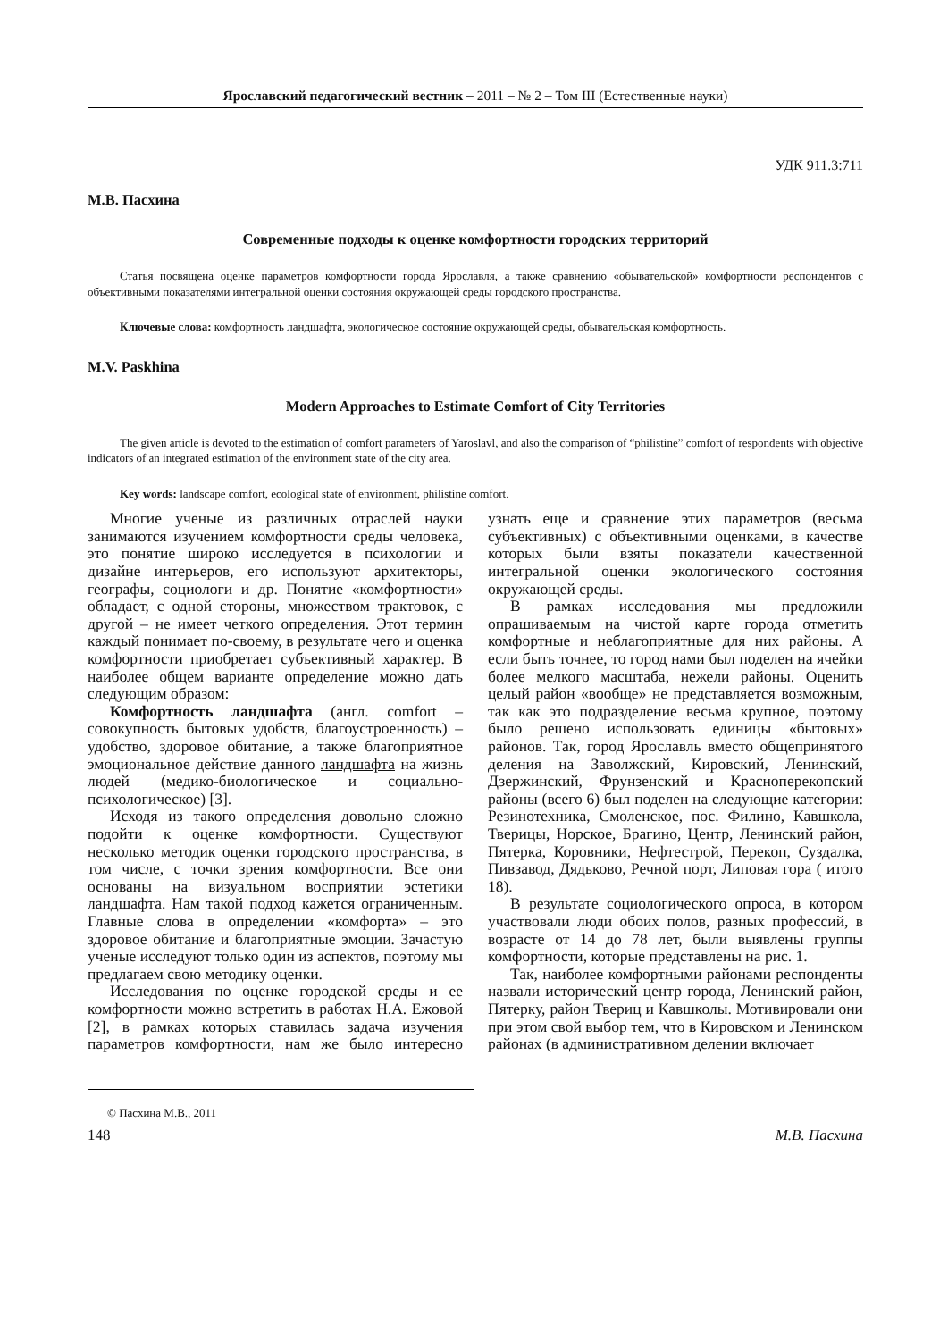Ярославский педагогический вестник – 2011 – № 2 – Том III (Естественные науки)
УДК 911.3:711
М.В. Пасхина
Современные подходы к оценке комфортности городских территорий
Статья посвящена оценке параметров комфортности города Ярославля, а также сравнению «обывательской» комфортности респондентов с объективными показателями интегральной оценки состояния окружающей среды городского пространства.
Ключевые слова: комфортность ландшафта, экологическое состояние окружающей среды, обывательская комфортность.
M.V. Paskhina
Modern Approaches to Estimate Comfort of City Territories
The given article is devoted to the estimation of comfort parameters of Yaroslavl, and also the comparison of “philistine” comfort of respondents with objective indicators of an integrated estimation of the environment state of the city area.
Key words: landscape comfort, ecological state of environment, philistine comfort.
Многие ученые из различных отраслей науки занимаются изучением комфортности среды человека, это понятие широко исследуется в психологии и дизайне интерьеров, его используют архитекторы, географы, социологи и др. Понятие «комфортности» обладает, с одной стороны, множеством трактовок, с другой – не имеет четкого определения. Этот термин каждый понимает по-своему, в результате чего и оценка комфортности приобретает субъективный характер. В наиболее общем варианте определение можно дать следующим образом:
Комфортность ландшафта (англ. comfort – совокупность бытовых удобств, благоустроенность) – удобство, здоровое обитание, а также благоприятное эмоциональное действие данного ландшафта на жизнь людей (медико-биологическое и социально-психологическое) [3].
Исходя из такого определения довольно сложно подойти к оценке комфортности. Существуют несколько методик оценки городского пространства, в том числе, с точки зрения комфортности. Все они основаны на визуальном восприятии эстетики ландшафта. Нам такой подход кажется ограниченным. Главные слова в определении «комфорта» – это здоровое обитание и благоприятные эмоции. Зачастую ученые исследуют только один из аспектов, поэтому мы предлагаем свою методику оценки.
Исследования по оценке городской среды и ее комфортности можно встретить в работах Н.А. Ежовой [2], в рамках которых ставилась задача изучения параметров комфортности, нам же было интересно узнать еще и сравнение этих параметров (весьма субъективных) с объективными оценками, в качестве которых были взяты показатели качественной интегральной оценки экологического состояния окружающей среды.
В рамках исследования мы предложили опрашиваемым на чистой карте города отметить комфортные и неблагоприятные для них районы. А если быть точнее, то город нами был поделен на ячейки более мелкого масштаба, нежели районы. Оценить целый район «вообще» не представляется возможным, так как это подразделение весьма крупное, поэтому было решено использовать единицы «бытовых» районов. Так, город Ярославль вместо общепринятого деления на Заволжский, Кировский, Ленинский, Дзержинский, Фрунзенский и Красноперекопский районы (всего 6) был поделен на следующие категории: Резинотехника, Смоленское, пос. Филино, Кавшкола, Тверицы, Норское, Брагино, Центр, Ленинский район, Пятерка, Коровники, Нефтестрой, Перекоп, Суздалка, Пивзавод, Дядьково, Речной порт, Липовая гора ( итого 18).
В результате социологического опроса, в котором участвовали люди обоих полов, разных профессий, в возрасте от 14 до 78 лет, были выявлены группы комфортности, которые представлены на рис. 1.
Так, наиболее комфортными районами респонденты назвали исторический центр города, Ленинский район, Пятерку, район Твериц и Кавшколы. Мотивировали они при этом свой выбор тем, что в Кировском и Ленинском районах (в административном делении включает
© Пасхина М.В., 2011
148 М.В. Пасхина